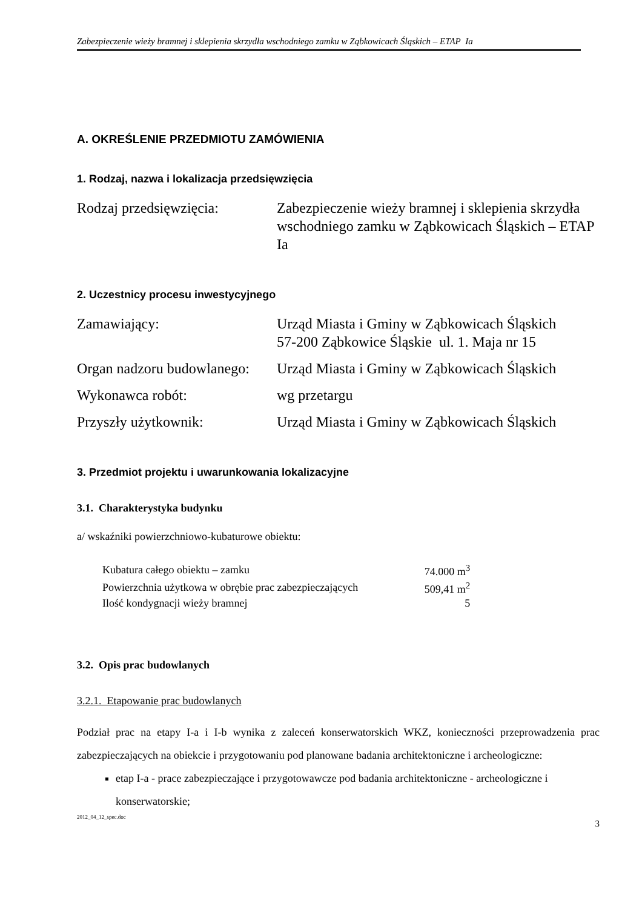Zabezpieczenie wieży bramnej i sklepienia skrzydła wschodniego zamku w Ząbkowicach Śląskich – ETAP Ia
A. OKREŚLENIE PRZEDMIOTU ZAMÓWIENIA
1. Rodzaj, nazwa i lokalizacja przedsięwzięcia
| Rodzaj przedsięwzięcia: | Zabezpieczenie wieży bramnej i sklepienia skrzydła wschodniego zamku w Ząbkowicach Śląskich – ETAP Ia |
2. Uczestnicy procesu inwestycyjnego
| Zamawiający: | Urząd Miasta i Gminy w Ząbkowicach Śląskich 57-200 Ząbkowice Śląskie ul. 1. Maja nr 15 |
| Organ nadzoru budowlanego: | Urząd Miasta i Gminy w Ząbkowicach Śląskich |
| Wykonawca robót: | wg przetargu |
| Przyszły użytkownik: | Urząd Miasta i Gminy w Ząbkowicach Śląskich |
3. Przedmiot projektu i uwarunkowania lokalizacyjne
3.1. Charakterystyka budynku
a/ wskaźniki powierzchniowo-kubaturowe obiektu:
| Kubatura całego obiektu – zamku | 74.000 m<sup>3</sup> |
| Powierzchnia użytkowa w obrębie prac zabezpieczających | 509,41 m<sup>2</sup> |
| Ilość kondygnacji wieży bramnej | 5 |
3.2. Opis prac budowlanych
3.2.1. Etapowanie prac budowlanych
Podział prac na etapy I-a i I-b wynika z zaleceń konserwatorskich WKZ, konieczności przeprowadzenia prac zabezpieczających na obiekcie i przygotowaniu pod planowane badania architektoniczne i archeologiczne:
etap I-a - prace zabezpieczające i przygotowawcze pod badania architektoniczne - archeologiczne i konserwatorskie;
2012_04_12_spec.doc 3